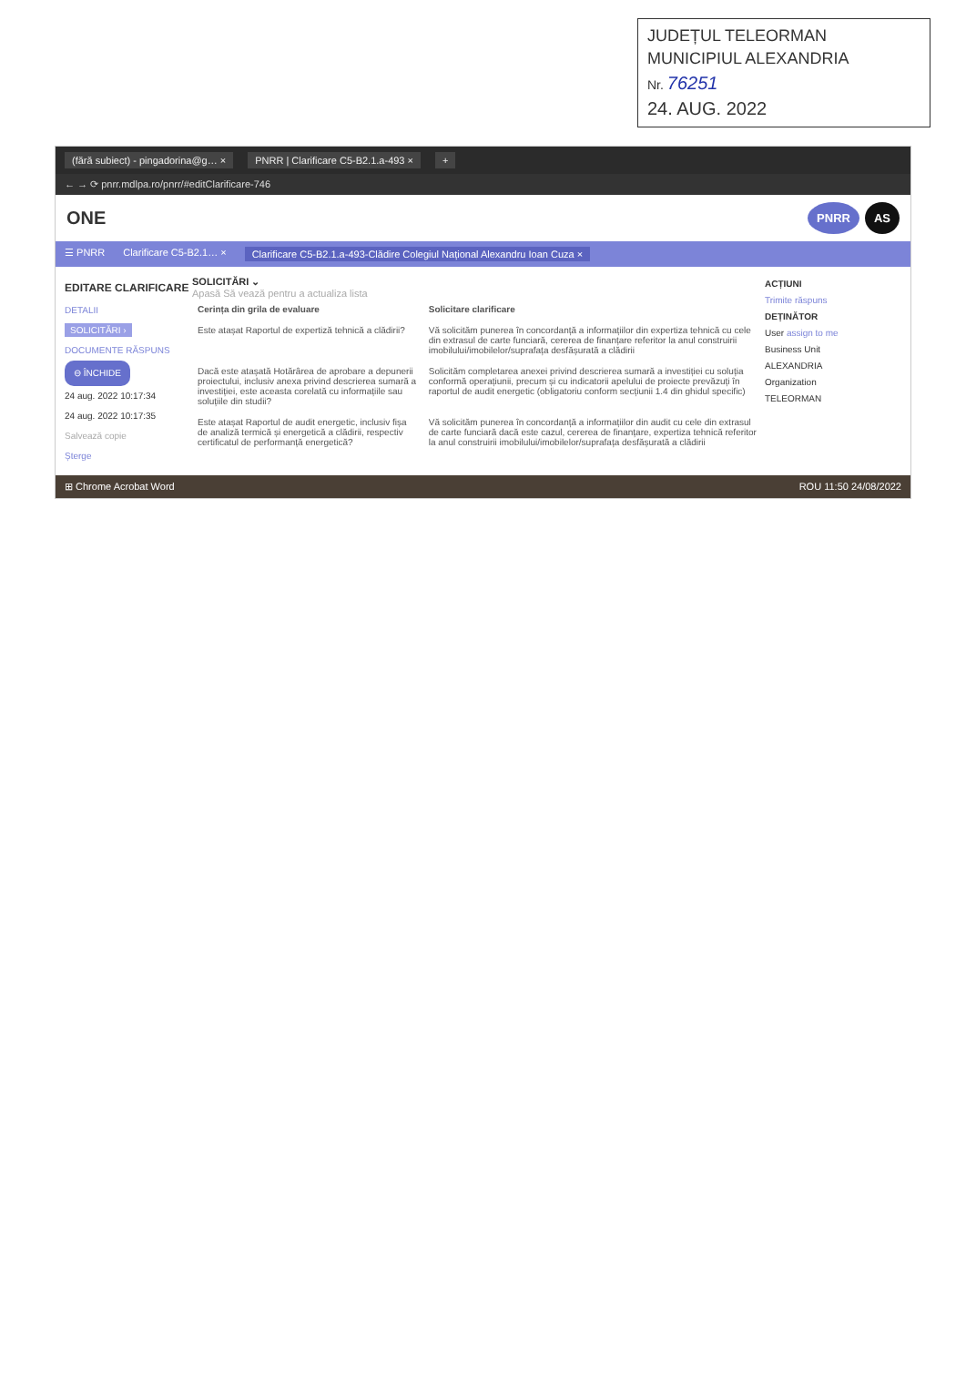JUDEȚUL TELEORMAN
MUNICIPIUL ALEXANDRIA
Nr. 76251
24. AUG. 2022
(fără subiect) - pingadorina@g… × PNRR | Clarificare C5-B2.1.a-493 × +
← → ⟳ pnrr.mdlpa.ro/pnrr/#editClarificare-746
ONE
PNRR AS
☰ PNRR Clarificare C5-B2.1… × Clarificare C5-B2.1.a-493-Clădire Colegiul Național Alexandru Ioan Cuza ×
EDITARE CLARIFICARE
DETALII
SOLICITĂRI ›
DOCUMENTE RĂSPUNS
⊖ ÎNCHIDE
24 aug. 2022 10:17:34
24 aug. 2022 10:17:35
Salvează copie
Șterge
SOLICITĂRI ⌄
Apasă Să vează pentru a actualiza lista
| Cerința din grila de evaluare | Solicitare clarificare |
| --- | --- |
| Este atașat Raportul de expertiză tehnică a clădirii? | Vă solicităm punerea în concordanță a informațiilor din expertiza tehnică cu cele din extrasul de carte funciară, cererea de finanțare referitor la anul construirii imobilului/imobilelor/suprafața desfășurată a clădirii |
| Dacă este atașată Hotărârea de aprobare a depunerii proiectului, inclusiv anexa privind descrierea sumară a investiției, este aceasta corelată cu informațiile sau soluțiile din studii? | Solicităm completarea anexei privind descrierea sumară a investiției cu soluția conformă operațiunii, precum și cu indicatorii apelului de proiecte prevăzuți în raportul de audit energetic (obligatoriu conform secțiunii 1.4 din ghidul specific) |
| Este atașat Raportul de audit energetic, inclusiv fișa de analiză termică și energetică a clădirii, respectiv certificatul de performanță energetică? | Vă solicităm punerea în concordanță a informațiilor din audit cu cele din extrasul de carte funciară dacă este cazul, cererea de finanțare, expertiza tehnică referitor la anul construirii imobilului/imobilelor/suprafața desfășurată a clădirii |
ACȚIUNI
Trimite răspuns
DEȚINĂTOR
User assign to me
Business Unit
ALEXANDRIA
Organization
TELEORMAN
⊞ Chrome Acrobat Word ROU 11:50 24/08/2022